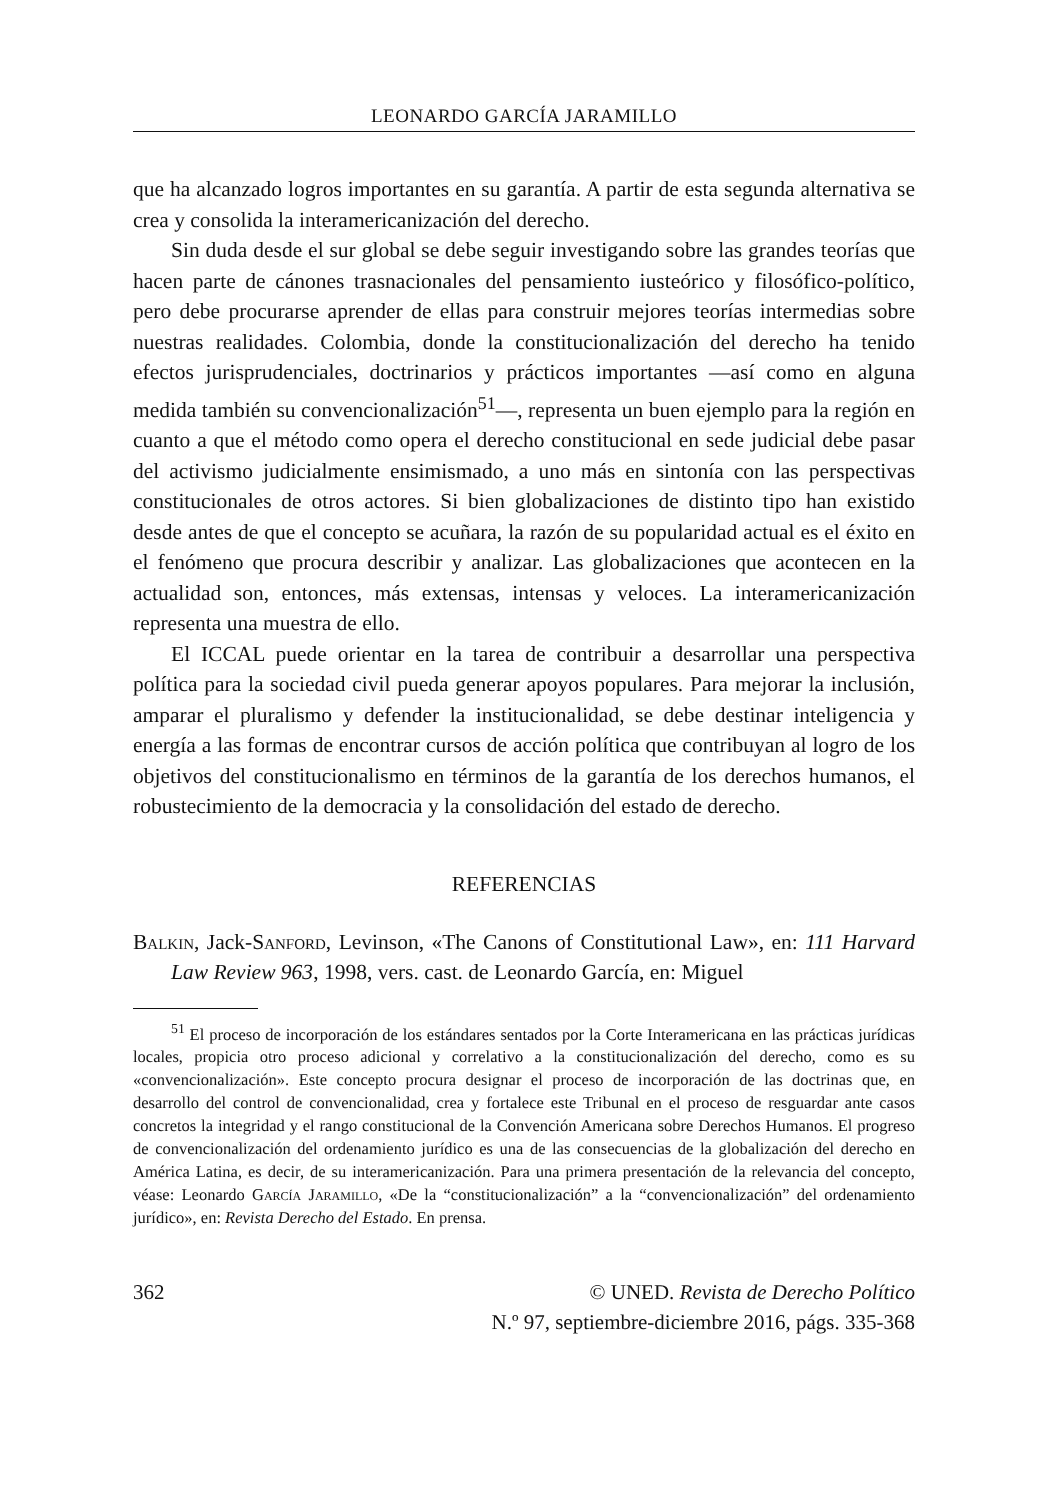LEONARDO GARCÍA JARAMILLO
que ha alcanzado logros importantes en su garantía. A partir de esta segunda alternativa se crea y consolida la interamericanización del derecho.
Sin duda desde el sur global se debe seguir investigando sobre las grandes teorías que hacen parte de cánones trasnacionales del pensamiento iusteórico y filosófico-político, pero debe procurarse aprender de ellas para construir mejores teorías intermedias sobre nuestras realidades. Colombia, donde la constitucionalización del derecho ha tenido efectos jurisprudenciales, doctrinarios y prácticos importantes —así como en alguna medida también su convencionalización<sup>51</sup>—, representa un buen ejemplo para la región en cuanto a que el método como opera el derecho constitucional en sede judicial debe pasar del activismo judicialmente ensimismado, a uno más en sintonía con las perspectivas constitucionales de otros actores. Si bien globalizaciones de distinto tipo han existido desde antes de que el concepto se acuñara, la razón de su popularidad actual es el éxito en el fenómeno que procura describir y analizar. Las globalizaciones que acontecen en la actualidad son, entonces, más extensas, intensas y veloces. La interamericanización representa una muestra de ello.
El ICCAL puede orientar en la tarea de contribuir a desarrollar una perspectiva política para la sociedad civil pueda generar apoyos populares. Para mejorar la inclusión, amparar el pluralismo y defender la institucionalidad, se debe destinar inteligencia y energía a las formas de encontrar cursos de acción política que contribuyan al logro de los objetivos del constitucionalismo en términos de la garantía de los derechos humanos, el robustecimiento de la democracia y la consolidación del estado de derecho.
REFERENCIAS
Balkin, Jack-Sanford, Levinson, «The Canons of Constitutional Law», en: 111 Harvard Law Review 963, 1998, vers. cast. de Leonardo García, en: Miguel
<sup>51</sup> El proceso de incorporación de los estándares sentados por la Corte Interamericana en las prácticas jurídicas locales, propicia otro proceso adicional y correlativo a la constitucionalización del derecho, como es su «convencionalización». Este concepto procura designar el proceso de incorporación de las doctrinas que, en desarrollo del control de convencionalidad, crea y fortalece este Tribunal en el proceso de resguardar ante casos concretos la integridad y el rango constitucional de la Convención Americana sobre Derechos Humanos. El progreso de convencionalización del ordenamiento jurídico es una de las consecuencias de la globalización del derecho en América Latina, es decir, de su interamericanización. Para una primera presentación de la relevancia del concepto, véase: Leonardo García Jaramillo, «De la “constitucionalización” a la “convencionalización” del ordenamiento jurídico», en: Revista Derecho del Estado. En prensa.
362 © UNED. Revista de Derecho Político
N.º 97, septiembre-diciembre 2016, págs. 335-368